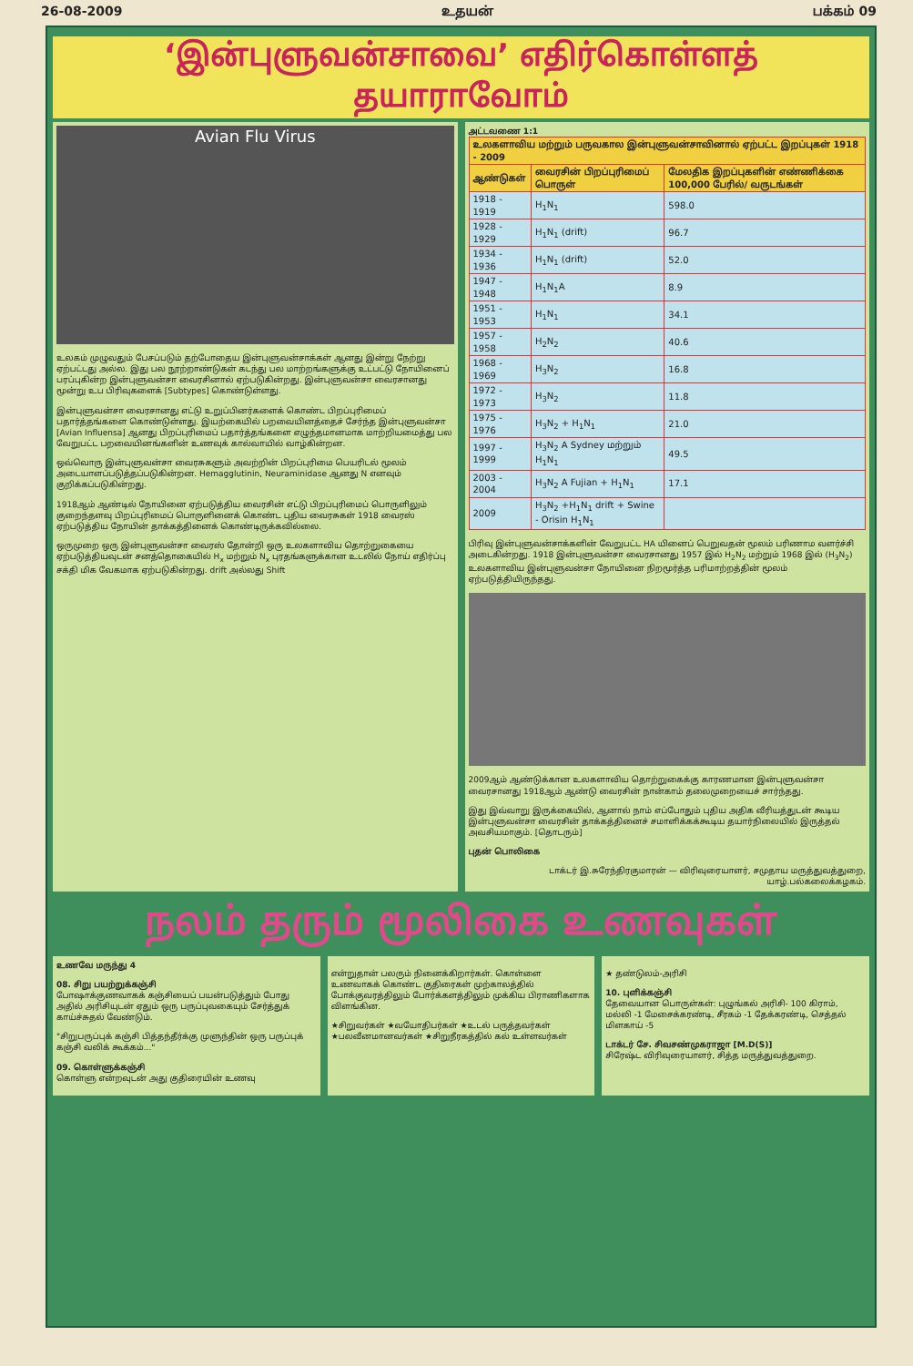26-08-2009 உதயன் பக்கம் 09
‘இன்புளுவன்சாவை’ எதிர்கொள்ளத் தயாராவோம்
Avian Flu Virus
உலகம் முழுவதும் பேசப்படும் தற்போதைய இன்புளுவன்சாக்கள் ஆனது இன்று நேற்று ஏற்பட்டது அல்ல. இது பல நூற்றாண்டுகள் கடந்து பல மாற்றங்களுக்கு உட்பட்டு நோயினைப் பரப்புகின்ற இன்புளுவன்சா வைரசினால் ஏற்படுகின்றது. இன்புளுவன்சா வைரசானது மூன்று உப பிரிவுகளைக் [Subtypes] கொண்டுள்ளது.
இன்புளுவன்சா வைரசானது எட்டு உறுப்பினர்களைக் கொண்ட பிறப்புரிமைப் பதார்த்தங்களை கொண்டுள்ளது. இயற்கையில் பறவையினத்தைச் சேர்ந்த இன்புளுவன்சா [Avian Influensa] ஆனது பிறப்புரிமைப் பதார்த்தங்களை எழுந்தமானமாக மாற்றியமைத்து பல வேறுபட்ட பறவையினங்களின் உணவுக் கால்வாயில் வாழ்கின்றன.
ஒவ்வொரு இன்புளுவன்சா வைரசுகளும் அவற்றின் பிறப்புரிமை பெயரிடல் மூலம் அடையாளப்படுத்தப்படுகின்றன. Hemagglutinin, Neuraminidase ஆனது N எனவும் குறிக்கப்படுகின்றது.
1918ஆம் ஆண்டில் நோயினை ஏற்படுத்திய வைரசின் எட்டு பிறப்புரிமைப் பொருளிலும் குறைந்தளவு பிறப்புரிமைப் பொருளினைக் கொண்ட புதிய வைரசுகள் 1918 வைரஸ் ஏற்படுத்திய நோயின் தாக்கத்தினைக் கொண்டிருக்கவில்லை.
ஒருமுறை ஒரு இன்புளுவன்சா வைரஸ் தோன்றி ஒரு உலகளாவிய தொற்றுகையை ஏற்படுத்தியவுடன் சனத்தொகையில் H<sub>x</sub> மற்றும் N<sub>x</sub> புரதங்களுக்கான உடலில் நோய் எதிர்ப்பு சக்தி மிக வேகமாக ஏற்படுகின்றது. drift அல்லது Shift
அட்டவணை 1:1
| உலகளாவிய மற்றும் பருவகால இன்புளுவன்சாவினால் ஏற்பட்ட இறப்புகள் 1918 - 2009 | | |
| --- | --- | --- |
| ஆண்டுகள் | வைரசின் பிறப்புரிமைப் பொருள் | மேலதிக இறப்புகளின் எண்ணிக்கை 100,000 பேரில்/ வருடங்கள் |
| 1918 - 1919 | H<sub>1</sub>N<sub>1</sub> | 598.0 |
| 1928 - 1929 | H<sub>1</sub>N<sub>1</sub> (drift) | 96.7 |
| 1934 - 1936 | H<sub>1</sub>N<sub>1</sub> (drift) | 52.0 |
| 1947 - 1948 | H<sub>1</sub>N<sub>1</sub>A | 8.9 |
| 1951 - 1953 | H<sub>1</sub>N<sub>1</sub> | 34.1 |
| 1957 - 1958 | H<sub>2</sub>N<sub>2</sub> | 40.6 |
| 1968 - 1969 | H<sub>3</sub>N<sub>2</sub> | 16.8 |
| 1972 - 1973 | H<sub>3</sub>N<sub>2</sub> | 11.8 |
| 1975 - 1976 | H<sub>3</sub>N<sub>2</sub> + H<sub>1</sub>N<sub>1</sub> | 21.0 |
| 1997 - 1999 | H<sub>3</sub>N<sub>2</sub> A Sydney மற்றும் H<sub>1</sub>N<sub>1</sub> | 49.5 |
| 2003 - 2004 | H<sub>3</sub>N<sub>2</sub> A Fujian + H<sub>1</sub>N<sub>1</sub> | 17.1 |
| 2009 | H<sub>3</sub>N<sub>2</sub> +H<sub>1</sub>N<sub>1</sub> drift + Swine - Orisin H<sub>1</sub>N<sub>1</sub> | |
பிரிவு இன்புளுவன்சாக்களின் வேறுபட்ட HA யினைப் பெறுவதன் மூலம் பரிணாம வளர்ச்சி அடைகின்றது. 1918 இன்புளுவன்சா வைரசானது 1957 இல் H<sub>2</sub>N<sub>2</sub> மற்றும் 1968 இல் (H<sub>3</sub>N<sub>2</sub>) உலகளாவிய இன்புளுவன்சா நோயினை நிறமூர்த்த பரிமாற்றத்தின் மூலம் ஏற்படுத்தியிருந்தது.
2009ஆம் ஆண்டுக்கான உலகளாவிய தொற்றுகைக்கு காரணமான இன்புளுவன்சா வைரசானது 1918ஆம் ஆண்டு வைரசின் நான்காம் தலைமுறையைச் சார்ந்தது.
இது இவ்வாறு இருக்கையில், ஆனால் நாம் எப்போதும் புதிய அதிக வீரியத்துடன் கூடிய இன்புளுவன்சா வைரசின் தாக்கத்தினைச் சமாளிக்கக்கூடிய தயார்நிலையில் இருத்தல் அவசியமாகும். [தொடரும்]
புதன் பொலிகை
டாக்டர் இ.சுரேந்திரகுமாரன் — விரிவுரையாளர், சமுதாய மருத்துவத்துறை, யாழ்.பல்கலைக்கழகம்.
நலம் தரும் மூலிகை உணவுகள்
உணவே மருந்து 4
08. சிறு பயற்றுக்கஞ்சி
போஷாக்குணவாகக் கஞ்சியைப் பயன்படுத்தும் போது அதில் அரிசியுடன் ஏதும் ஒரு பருப்புவகையும் சேர்த்துக் காய்ச்சுதல் வேண்டும்.
"சிறுபருப்புக் கஞ்சி பித்தந்தீர்க்கு முளுந்தின் ஒரு பருப்புக் கஞ்சி வலிக் கூக்கம்..."
09. கொள்ளுக்கஞ்சி
கொள்ளு என்றவுடன் அது குதிரையின் உணவு
என்றுதான் பலரும் நினைக்கிறார்கள். கொள்ளை உணவாகக் கொண்ட குதிரைகள் முற்காலத்தில் போக்குவரத்திலும் போர்க்களத்திலும் முக்கிய பிராணிகளாக விளங்கின.
★சிறுவர்கள் ★வயோதிபர்கள் ★உடல் பருத்தவர்கள் ★பலவீனமானவர்கள் ★சிறுநீரகத்தில் கல் உள்ளவர்கள்
★ தண்டுலம்-அரிசி
10. புளிக்கஞ்சி
தேவையான பொருள்கள்: புழுங்கல் அரிசி- 100 கிராம், மல்லி -1 மேசைக்கரண்டி, சீரகம் -1 தேக்கரண்டி, செத்தல் மிளகாய் -5
டாக்டர் சே. சிவசண்முகராஜா [M.D(S)]
சிரேஷ்ட விரிவுரையாளர், சித்த மருத்துவத்துறை.